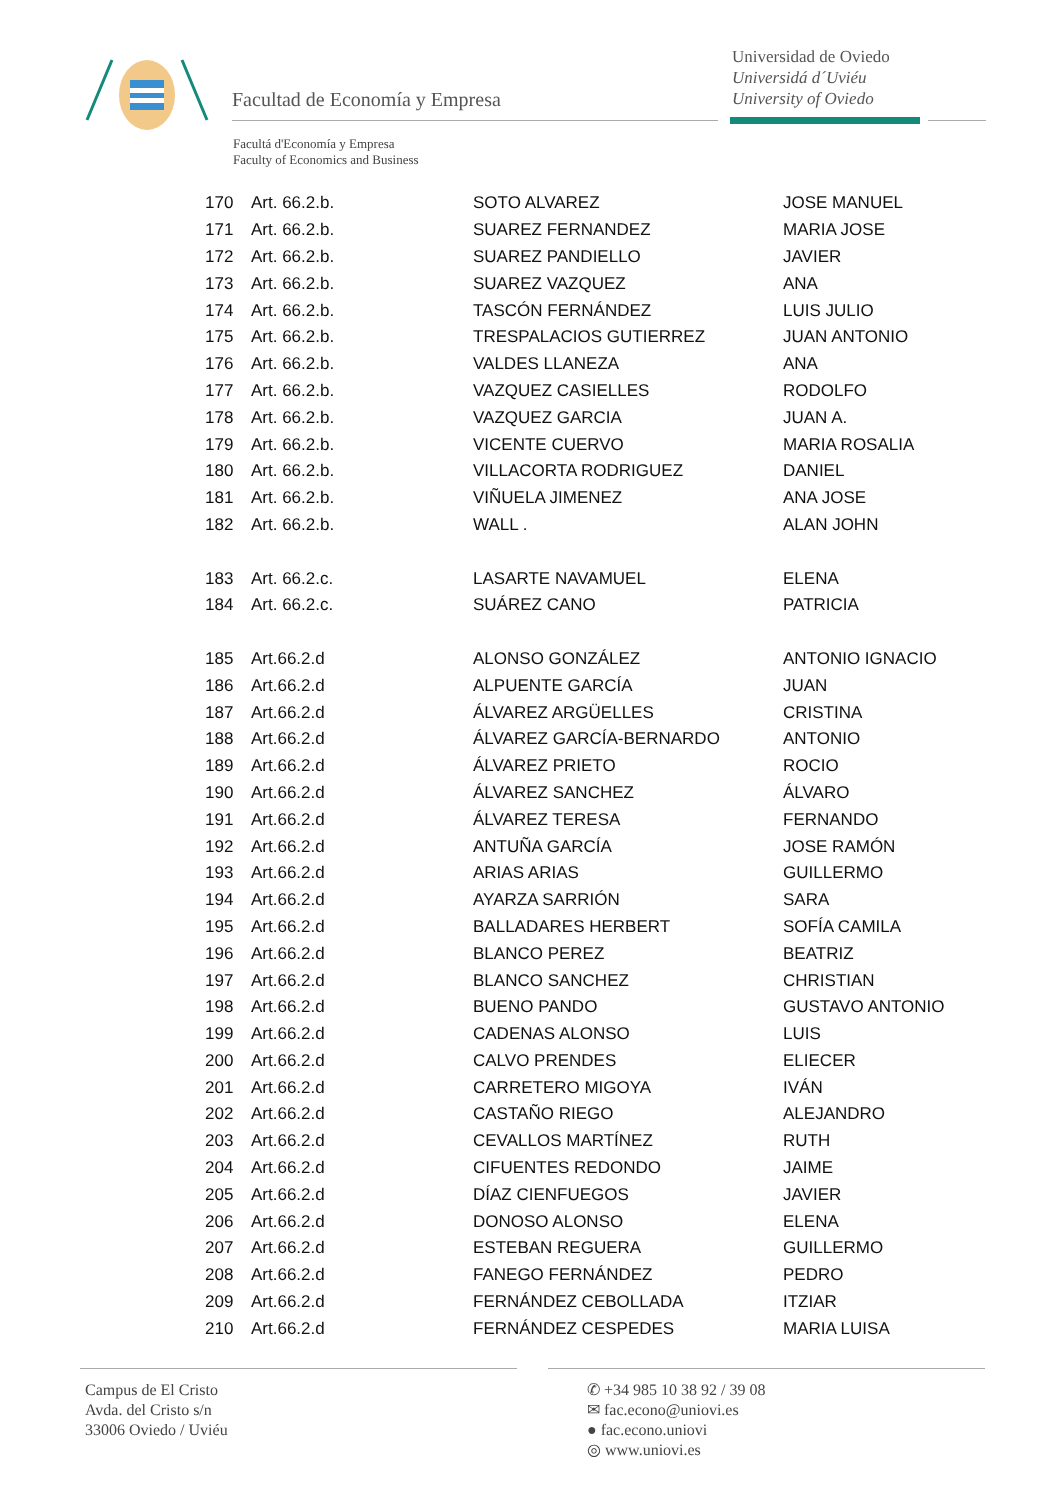Facultad de Economía y Empresa
Universidad de Oviedo
Universidá d´Uviéu
University of Oviedo
Facultá d'Economía y Empresa
Faculty of Economics and Business
| 170 | Art. 66.2.b. | SOTO ALVAREZ | JOSE MANUEL |
| 171 | Art. 66.2.b. | SUAREZ FERNANDEZ | MARIA JOSE |
| 172 | Art. 66.2.b. | SUAREZ PANDIELLO | JAVIER |
| 173 | Art. 66.2.b. | SUAREZ VAZQUEZ | ANA |
| 174 | Art. 66.2.b. | TASCÓN FERNÁNDEZ | LUIS JULIO |
| 175 | Art. 66.2.b. | TRESPALACIOS GUTIERREZ | JUAN ANTONIO |
| 176 | Art. 66.2.b. | VALDES LLANEZA | ANA |
| 177 | Art. 66.2.b. | VAZQUEZ CASIELLES | RODOLFO |
| 178 | Art. 66.2.b. | VAZQUEZ GARCIA | JUAN A. |
| 179 | Art. 66.2.b. | VICENTE CUERVO | MARIA ROSALIA |
| 180 | Art. 66.2.b. | VILLACORTA RODRIGUEZ | DANIEL |
| 181 | Art. 66.2.b. | VIÑUELA JIMENEZ | ANA JOSE |
| 182 | Art. 66.2.b. | WALL . | ALAN JOHN |
| 183 | Art. 66.2.c. | LASARTE NAVAMUEL | ELENA |
| 184 | Art. 66.2.c. | SUÁREZ CANO | PATRICIA |
| 185 | Art.66.2.d | ALONSO GONZÁLEZ | ANTONIO IGNACIO |
| 186 | Art.66.2.d | ALPUENTE GARCÍA | JUAN |
| 187 | Art.66.2.d | ÁLVAREZ ARGÜELLES | CRISTINA |
| 188 | Art.66.2.d | ÁLVAREZ GARCÍA-BERNARDO | ANTONIO |
| 189 | Art.66.2.d | ÁLVAREZ PRIETO | ROCIO |
| 190 | Art.66.2.d | ÁLVAREZ SANCHEZ | ÁLVARO |
| 191 | Art.66.2.d | ÁLVAREZ TERESA | FERNANDO |
| 192 | Art.66.2.d | ANTUÑA GARCÍA | JOSE RAMÓN |
| 193 | Art.66.2.d | ARIAS ARIAS | GUILLERMO |
| 194 | Art.66.2.d | AYARZA SARRIÓN | SARA |
| 195 | Art.66.2.d | BALLADARES HERBERT | SOFÍA CAMILA |
| 196 | Art.66.2.d | BLANCO PEREZ | BEATRIZ |
| 197 | Art.66.2.d | BLANCO SANCHEZ | CHRISTIAN |
| 198 | Art.66.2.d | BUENO PANDO | GUSTAVO ANTONIO |
| 199 | Art.66.2.d | CADENAS ALONSO | LUIS |
| 200 | Art.66.2.d | CALVO PRENDES | ELIECER |
| 201 | Art.66.2.d | CARRETERO MIGOYA | IVÁN |
| 202 | Art.66.2.d | CASTAÑO RIEGO | ALEJANDRO |
| 203 | Art.66.2.d | CEVALLOS MARTÍNEZ | RUTH |
| 204 | Art.66.2.d | CIFUENTES REDONDO | JAIME |
| 205 | Art.66.2.d | DÍAZ CIENFUEGOS | JAVIER |
| 206 | Art.66.2.d | DONOSO ALONSO | ELENA |
| 207 | Art.66.2.d | ESTEBAN REGUERA | GUILLERMO |
| 208 | Art.66.2.d | FANEGO FERNÁNDEZ | PEDRO |
| 209 | Art.66.2.d | FERNÁNDEZ CEBOLLADA | ITZIAR |
| 210 | Art.66.2.d | FERNÁNDEZ CESPEDES | MARIA LUISA |
Campus de El Cristo
Avda. del Cristo s/n
33006 Oviedo / Uviéu
✆ +34 985 10 38 92 / 39 08
✉ fac.econo@uniovi.es
● fac.econo.uniovi
◎ www.uniovi.es